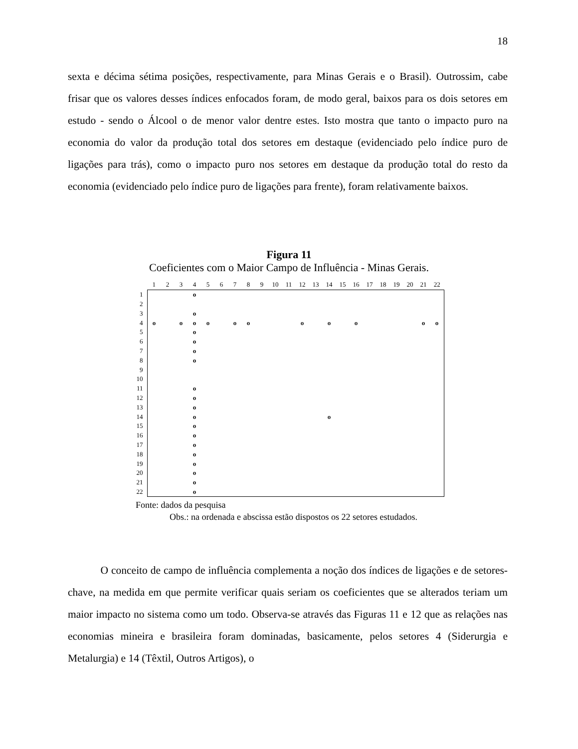18
sexta e décima sétima posições, respectivamente, para Minas Gerais e o Brasil). Outrossim, cabe frisar que os valores desses índices enfocados foram, de modo geral, baixos para os dois setores em estudo - sendo o Álcool o de menor valor dentre estes. Isto mostra que tanto o impacto puro na economia do valor da produção total dos setores em destaque (evidenciado pelo índice puro de ligações para trás), como o impacto puro nos setores em destaque da produção total do resto da economia (evidenciado pelo índice puro de ligações para frente), foram relativamente baixos.
Figura 11
Coeficientes com o Maior Campo de Influência - Minas Gerais.
| | 1 | 2 | 3 | 4 | 5 | 6 | 7 | 8 | 9 | 10 | 11 | 12 | 13 | 14 | 15 | 16 | 17 | 18 | 19 | 20 | 21 | 22 |
| --- | --- | --- | --- | --- | --- | --- | --- | --- | --- | --- | --- | --- | --- | --- | --- | --- | --- | --- | --- | --- | --- | --- |
| 1 | | | | o | | | | | | | | | | | | | | | | | | |
| 2 | | | | | | | | | | | | | | | | | | | | | | |
| 3 | | | | o | | | | | | | | | | | | | | | | | | |
| 4 | o | | o | o | o | | o | o | | | | o | | o | | o | | | | | o | o |
| 5 | | | | o | | | | | | | | | | | | | | | | | | |
| 6 | | | | o | | | | | | | | | | | | | | | | | | |
| 7 | | | | o | | | | | | | | | | | | | | | | | | |
| 8 | | | | o | | | | | | | | | | | | | | | | | | |
| 9 | | | | | | | | | | | | | | | | | | | | | | |
| 10 | | | | | | | | | | | | | | | | | | | | | | |
| 11 | | | | o | | | | | | | | | | | | | | | | | | |
| 12 | | | | o | | | | | | | | | | | | | | | | | | |
| 13 | | | | o | | | | | | | | | | | | | | | | | | |
| 14 | | | | o | | | | | | | | | | o | | | | | | | | |
| 15 | | | | o | | | | | | | | | | | | | | | | | | |
| 16 | | | | o | | | | | | | | | | | | | | | | | | |
| 17 | | | | o | | | | | | | | | | | | | | | | | | |
| 18 | | | | o | | | | | | | | | | | | | | | | | | |
| 19 | | | | o | | | | | | | | | | | | | | | | | | |
| 20 | | | | o | | | | | | | | | | | | | | | | | | |
| 21 | | | | o | | | | | | | | | | | | | | | | | | |
| 22 | | | | o | | | | | | | | | | | | | | | | | | |
Fonte: dados da pesquisa
Obs.: na ordenada e abscissa estão dispostos os 22 setores estudados.
O conceito de campo de influência complementa a noção dos índices de ligações e de setores-chave, na medida em que permite verificar quais seriam os coeficientes que se alterados teriam um maior impacto no sistema como um todo. Observa-se através das Figuras 11 e 12 que as relações nas economias mineira e brasileira foram dominadas, basicamente, pelos setores 4 (Siderurgia e Metalurgia) e 14 (Têxtil, Outros Artigos), o